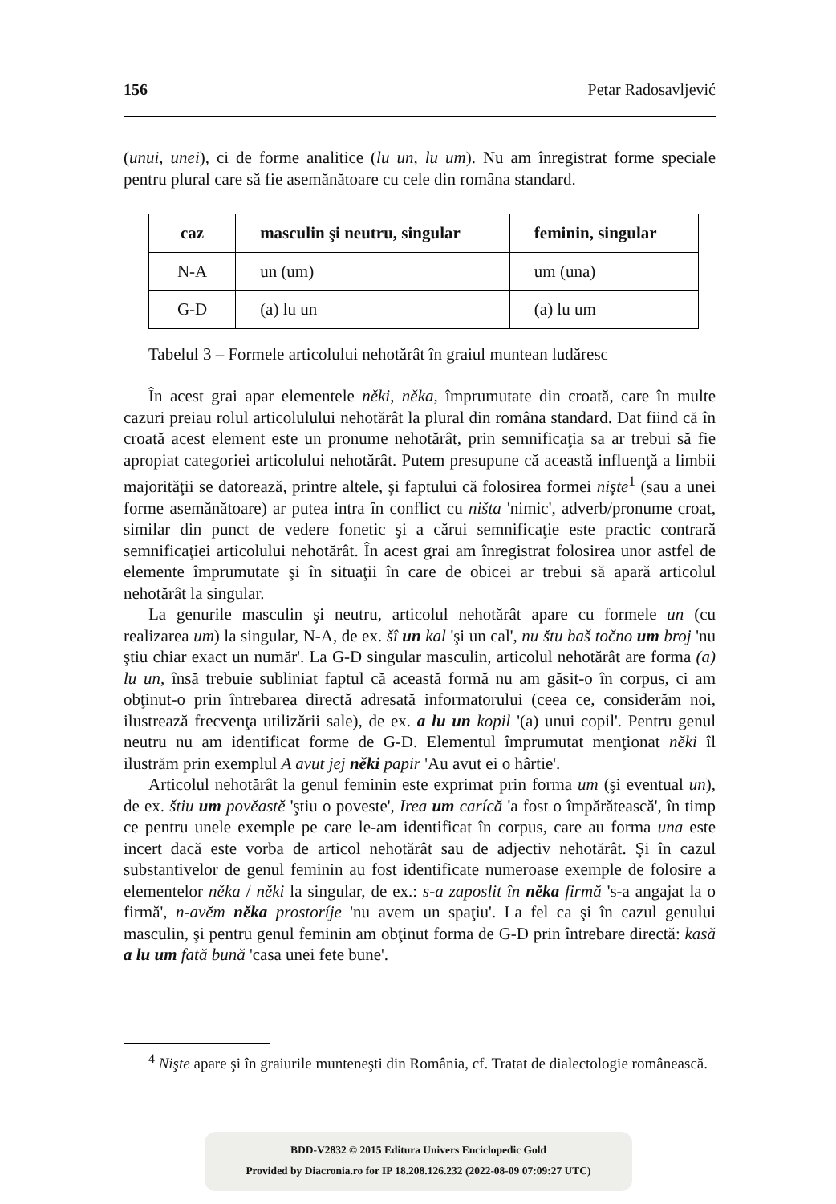156 Petar Radosavljević
(unui, unei), ci de forme analitice (lu un, lu um). Nu am înregistrat forme speciale pentru plural care să fie asemănătoare cu cele din româna standard.
| caz | masculin şi neutru, singular | feminin, singular |
| --- | --- | --- |
| N-A | un (um) | um (una) |
| G-D | (a) lu un | (a) lu um |
Tabelul 3 – Formele articolului nehotărât în graiul muntean ludăresc
În acest grai apar elementele něki, něka, împrumutate din croată, care în multe cazuri preiau rolul articolulului nehotărât la plural din româna standard. Dat fiind că în croată acest element este un pronume nehotărât, prin semnificaţia sa ar trebui să fie apropiat categoriei articolului nehotărât. Putem presupune că această influenţă a limbii majorităţii se datorează, printre altele, şi faptului că folosirea formei nişte<sup>1</sup> (sau a unei forme asemănătoare) ar putea intra în conflict cu ništa 'nimic', adverb/pronume croat, similar din punct de vedere fonetic şi a cărui semnificaţie este practic contrară semnificaţiei articolului nehotărât. În acest grai am înregistrat folosirea unor astfel de elemente împrumutate şi în situaţii în care de obicei ar trebui să apară articolul nehotărât la singular.
La genurile masculin şi neutru, articolul nehotărât apare cu formele un (cu realizarea um) la singular, N-A, de ex. šî un kal 'şi un cal', nu štu baš točno um broj 'nu ştiu chiar exact un număr'. La G-D singular masculin, articolul nehotărât are forma (a) lu un, însă trebuie subliniat faptul că această formă nu am găsit-o în corpus, ci am obţinut-o prin întrebarea directă adresată informatorului (ceea ce, considerăm noi, ilustrează frecvenţa utilizării sale), de ex. a lu un kopil '(a) unui copil'. Pentru genul neutru nu am identificat forme de G-D. Elementul împrumutat menţionat něki îl ilustrăm prin exemplul A avut jej něki papir 'Au avut ei o hârtie'.
Articolul nehotărât la genul feminin este exprimat prin forma um (şi eventual un), de ex. štiu um povĕastĕ 'ştiu o poveste', Irea um carícă 'a fost o împărătească', în timp ce pentru unele exemple pe care le-am identificat în corpus, care au forma una este incert dacă este vorba de articol nehotărât sau de adjectiv nehotărât. Şi în cazul substantivelor de genul feminin au fost identificate numeroase exemple de folosire a elementelor něka / něki la singular, de ex.: s-a zaposlit în něka firmă 's-a angajat la o firmă', n-avĕm něka prostoríje 'nu avem un spaţiu'. La fel ca şi în cazul genului masculin, şi pentru genul feminin am obţinut forma de G-D prin întrebare directă: kasă a lu um fată bună 'casa unei fete bune'.
<sup>4</sup> Nişte apare şi în graiurile munteneşti din România, cf. Tratat de dialectologie românească.
BDD-V2832 © 2015 Editura Univers Enciclopedic Gold
Provided by Diacronia.ro for IP 18.208.126.232 (2022-08-09 07:09:27 UTC)